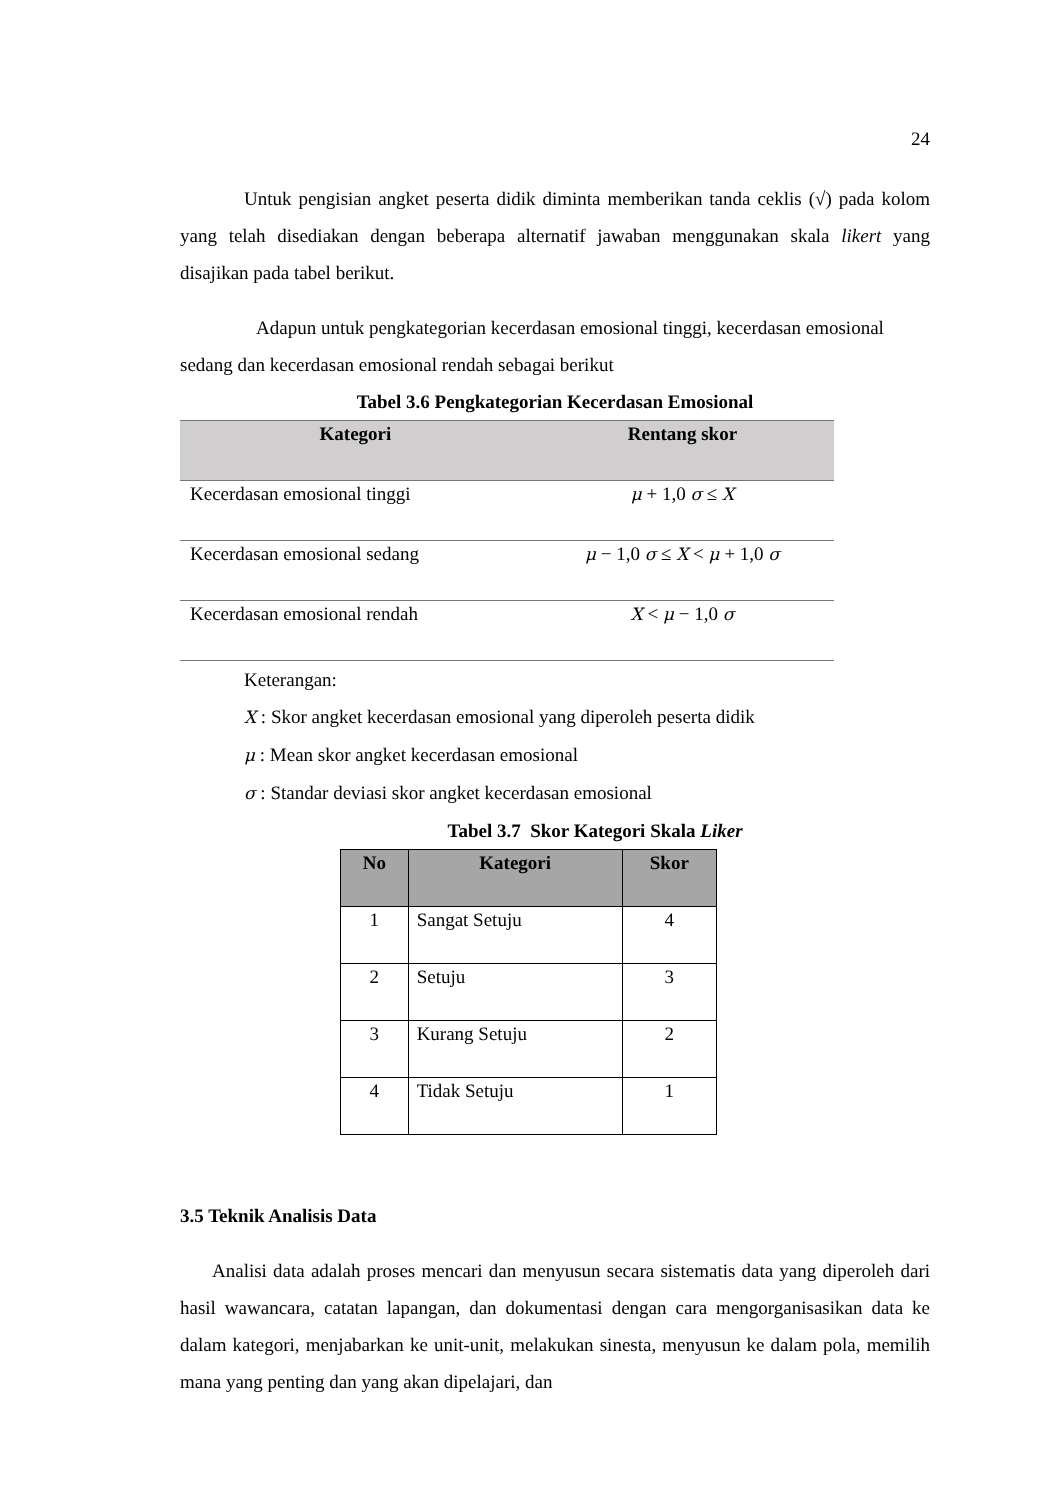24
Untuk pengisian angket peserta didik diminta memberikan tanda ceklis (√) pada kolom yang telah disediakan dengan beberapa alternatif jawaban menggunakan skala likert yang disajikan pada tabel berikut.
Adapun untuk pengkategorian kecerdasan emosional tinggi, kecerdasan emosional sedang dan kecerdasan emosional rendah sebagai berikut
Tabel 3.6 Pengkategorian Kecerdasan Emosional
| Kategori | Rentang skor |
| --- | --- |
| Kecerdasan emosional tinggi | μ + 1,0 σ ≤ X |
| Kecerdasan emosional sedang | μ − 1,0 σ ≤ X < μ + 1,0 σ |
| Kecerdasan emosional rendah | X < μ − 1,0 σ |
Keterangan:
X : Skor angket kecerdasan emosional yang diperoleh peserta didik
μ : Mean skor angket kecerdasan emosional
σ : Standar deviasi skor angket kecerdasan emosional
Tabel 3.7 Skor Kategori Skala Liker
| No | Kategori | Skor |
| --- | --- | --- |
| 1 | Sangat Setuju | 4 |
| 2 | Setuju | 3 |
| 3 | Kurang Setuju | 2 |
| 4 | Tidak Setuju | 1 |
3.5 Teknik Analisis Data
Analisi data adalah proses mencari dan menyusun secara sistematis data yang diperoleh dari hasil wawancara, catatan lapangan, dan dokumentasi dengan cara mengorganisasikan data ke dalam kategori, menjabarkan ke unit-unit, melakukan sinesta, menyusun ke dalam pola, memilih mana yang penting dan yang akan dipelajari, dan